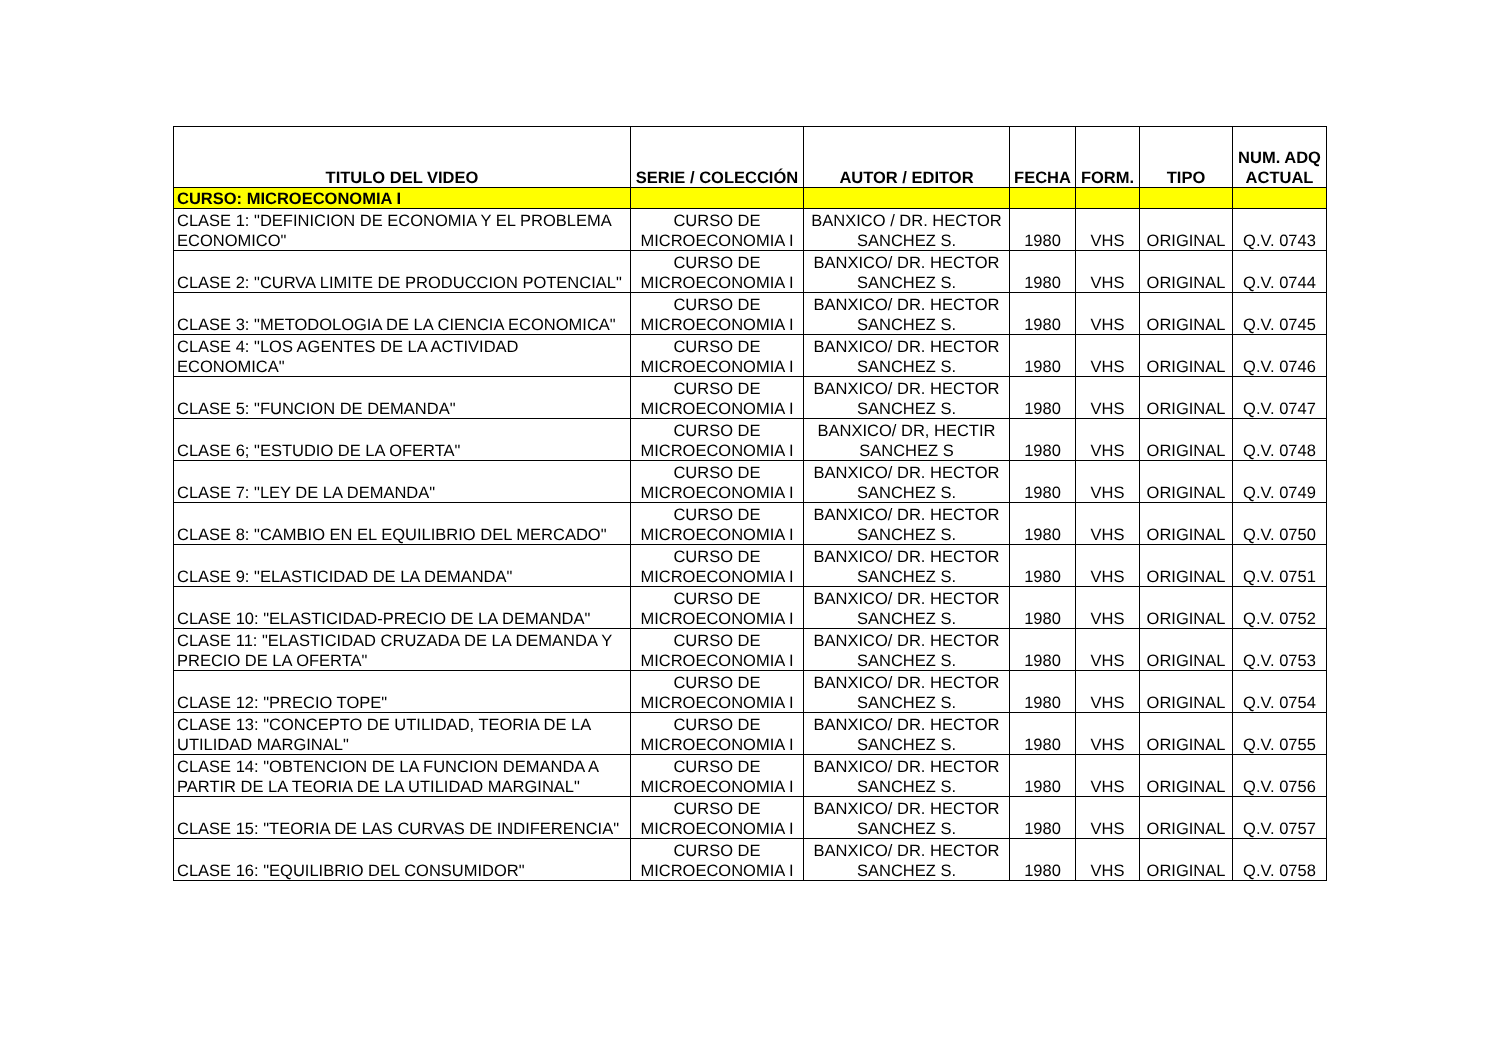| TITULO DEL VIDEO | SERIE / COLECCIÓN | AUTOR / EDITOR | FECHA | FORM. | TIPO | NUM. ADQ ACTUAL |
| --- | --- | --- | --- | --- | --- | --- |
| CURSO: MICROECONOMIA I | | | | | | |
| CLASE 1: "DEFINICION DE ECONOMIA Y EL PROBLEMA ECONOMICO" | CURSO DE MICROECONOMIA I | BANXICO / DR. HECTOR SANCHEZ S. | 1980 | VHS | ORIGINAL | Q.V. 0743 |
| CLASE 2: "CURVA LIMITE DE PRODUCCION POTENCIAL" | CURSO DE MICROECONOMIA I | BANXICO/ DR. HECTOR SANCHEZ S. | 1980 | VHS | ORIGINAL | Q.V. 0744 |
| CLASE 3: "METODOLOGIA DE LA CIENCIA ECONOMICA" | CURSO DE MICROECONOMIA I | BANXICO/ DR. HECTOR SANCHEZ S. | 1980 | VHS | ORIGINAL | Q.V. 0745 |
| CLASE 4: "LOS AGENTES DE LA ACTIVIDAD ECONOMICA" | CURSO DE MICROECONOMIA I | BANXICO/ DR. HECTOR SANCHEZ S. | 1980 | VHS | ORIGINAL | Q.V. 0746 |
| CLASE 5: "FUNCION DE DEMANDA" | CURSO DE MICROECONOMIA I | BANXICO/ DR. HECTOR SANCHEZ S. | 1980 | VHS | ORIGINAL | Q.V. 0747 |
| CLASE 6; "ESTUDIO DE LA OFERTA" | CURSO DE MICROECONOMIA I | BANXICO/ DR, HECTIR SANCHEZ S | 1980 | VHS | ORIGINAL | Q.V. 0748 |
| CLASE 7: "LEY DE LA DEMANDA" | CURSO DE MICROECONOMIA I | BANXICO/ DR. HECTOR SANCHEZ S. | 1980 | VHS | ORIGINAL | Q.V. 0749 |
| CLASE 8: "CAMBIO EN EL EQUILIBRIO DEL MERCADO" | CURSO DE MICROECONOMIA I | BANXICO/ DR. HECTOR SANCHEZ S. | 1980 | VHS | ORIGINAL | Q.V. 0750 |
| CLASE 9: "ELASTICIDAD DE LA DEMANDA" | CURSO DE MICROECONOMIA I | BANXICO/ DR. HECTOR SANCHEZ S. | 1980 | VHS | ORIGINAL | Q.V. 0751 |
| CLASE 10: "ELASTICIDAD-PRECIO DE LA DEMANDA" | CURSO DE MICROECONOMIA I | BANXICO/ DR. HECTOR SANCHEZ S. | 1980 | VHS | ORIGINAL | Q.V. 0752 |
| CLASE 11: "ELASTICIDAD CRUZADA DE LA DEMANDA Y PRECIO DE LA OFERTA" | CURSO DE MICROECONOMIA I | BANXICO/ DR. HECTOR SANCHEZ S. | 1980 | VHS | ORIGINAL | Q.V. 0753 |
| CLASE 12: "PRECIO TOPE" | CURSO DE MICROECONOMIA I | BANXICO/ DR. HECTOR SANCHEZ S. | 1980 | VHS | ORIGINAL | Q.V. 0754 |
| CLASE 13: "CONCEPTO DE UTILIDAD, TEORIA DE LA UTILIDAD MARGINAL" | CURSO DE MICROECONOMIA I | BANXICO/ DR. HECTOR SANCHEZ S. | 1980 | VHS | ORIGINAL | Q.V. 0755 |
| CLASE 14: "OBTENCION DE LA FUNCION DEMANDA A PARTIR DE LA TEORIA DE LA UTILIDAD MARGINAL" | CURSO DE MICROECONOMIA I | BANXICO/ DR. HECTOR SANCHEZ S. | 1980 | VHS | ORIGINAL | Q.V. 0756 |
| CLASE 15: "TEORIA DE LAS CURVAS DE INDIFERENCIA" | CURSO DE MICROECONOMIA I | BANXICO/ DR. HECTOR SANCHEZ S. | 1980 | VHS | ORIGINAL | Q.V. 0757 |
| CLASE 16: "EQUILIBRIO DEL CONSUMIDOR" | CURSO DE MICROECONOMIA I | BANXICO/ DR. HECTOR SANCHEZ S. | 1980 | VHS | ORIGINAL | Q.V. 0758 |